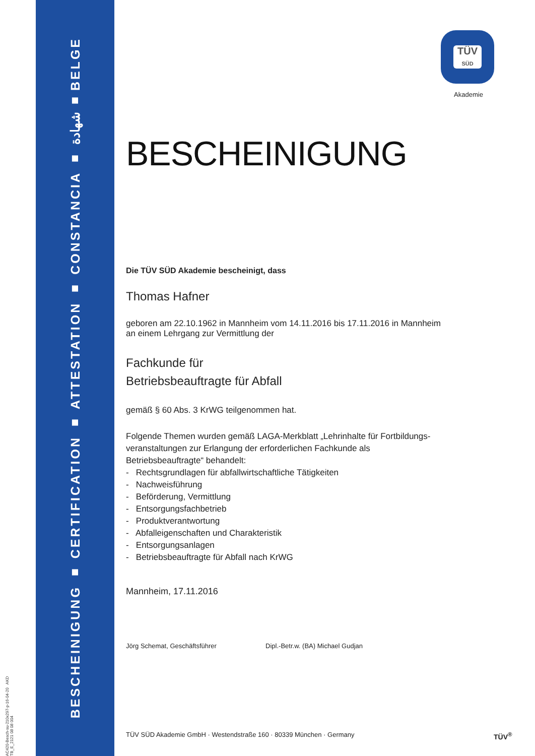BESCHEINIGUNG ■ CERTIFICATION ■ ATTESTATION ■ CONSTANCIA ■ شهادة ■ BELGE
AC420-Besch-su-210x297-p-16-04-20 AKD TB_E_2121 08 08 004
TÜV
SÜD
Akademie
BESCHEINIGUNG
Die TÜV SÜD Akademie bescheinigt, dass
Thomas Hafner
geboren am 22.10.1962 in Mannheim vom 14.11.2016 bis 17.11.2016 in Mannheim
an einem Lehrgang zur Vermittlung der
Fachkunde für
Betriebsbeauftragte für Abfall
gemäß § 60 Abs. 3 KrWG teilgenommen hat.
Folgende Themen wurden gemäß LAGA-Merkblatt „Lehrinhalte für Fortbildungs-
veranstaltungen zur Erlangung der erforderlichen Fachkunde als
Betriebsbeauftragte“ behandelt:
- Rechtsgrundlagen für abfallwirtschaftliche Tätigkeiten
- Nachweisführung
- Beförderung, Vermittlung
- Entsorgungsfachbetrieb
- Produktverantwortung
- Abfalleigenschaften und Charakteristik
- Entsorgungsanlagen
- Betriebsbeauftragte für Abfall nach KrWG
Mannheim, 17.11.2016
Jörg Schemat, Geschäftsführer Dipl.-Betr.w. (BA) Michael Gudjan
TÜV SÜD Akademie GmbH · Westendstraße 160 · 80339 München · Germany
TÜV<sup>®</sup>